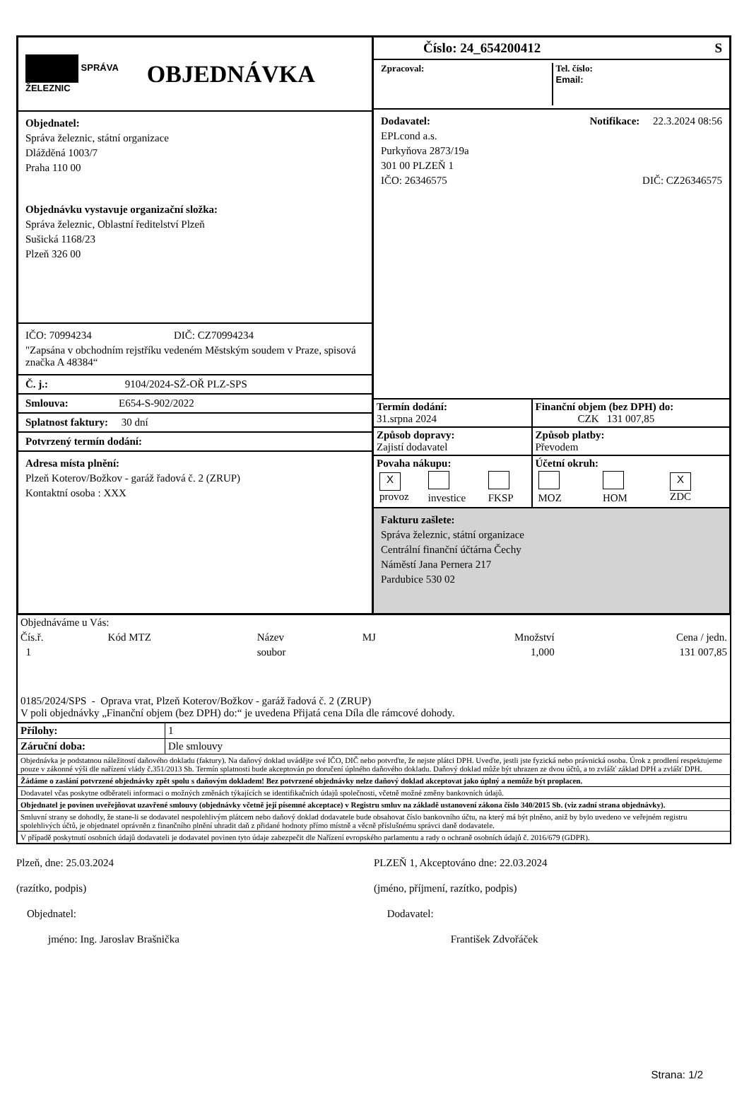SPRÁVA
ŽELEZNIC
OBJEDNÁVKA
Objednatel:
Správa železnic, státní organizace
Dlážděná 1003/7
Praha 110 00
Objednávku vystavuje organizační složka:
Správa železnic, Oblastní ředitelství Plzeň
Sušická 1168/23
Plzeň 326 00
IČO: 70994234 DIČ: CZ70994234
"Zapsána v obchodním rejstříku vedeném Městským soudem v Praze, spisová značka A 48384“
Č. j.: 9104/2024-SŽ-OŘ PLZ-SPS
Smlouva: E654-S-902/2022
Splatnost faktury: 30 dní
Potvrzený termín dodání:
Adresa místa plnění:
Plzeň Koterov/Božkov - garáž řadová č. 2 (ZRUP)
Kontaktní osoba : XXX
Číslo: 24_654200412 S
Zpracoval: Tel. číslo:
Email:
Dodavatel: Notifikace: 22.3.2024 08:56
EPLcond a.s.
Purkyňova 2873/19a
301 00 PLZEŇ 1
IČO: 26346575 DIČ: CZ26346575
| Termín dodání: 31.srpna 2024 | Finanční objem (bez DPH) do: CZK 131 007,85 |
| Způsob dopravy: Zajistí dodavatel | Způsob platby: Převodem |
| Povaha nákupu: / X provoz / investice / FKSP / | Účetní okruh: / MOZ / HOM / X ZDC / |
Fakturu zašlete:
Správa železnic, státní organizace
Centrální finanční účtárna Čechy
Náměstí Jana Pernera 217
Pardubice 530 02
| Objednáváme u Vás: | | | | | |
| Čís.ř. | Kód MTZ | Název | MJ | Množství | Cena / jedn. |
| 1 | | soubor | | 1,000 | 131 007,85 |
0185/2024/SPS - Oprava vrat, Plzeň Koterov/Božkov - garáž řadová č. 2 (ZRUP)
V poli objednávky „Finanční objem (bez DPH) do:“ je uvedena Přijatá cena Díla dle rámcové dohody.
| Přílohy: | 1 |
| Záruční doba: | Dle smlouvy |
Objednávka je podstatnou náležitostí daňového dokladu (faktury). Na daňový doklad uvádějte své IČO, DIČ nebo potvrďte, že nejste plátci DPH. Uveďte, jestli jste fyzická nebo právnická osoba. Úrok z prodlení respektujeme pouze v zákonné výši dle nařízení vlády č.351/2013 Sb. Termín splatnosti bude akceptován po doručení úplného daňového dokladu. Daňový doklad může být uhrazen ze dvou účtů, a to zvlášť základ DPH a zvlášť DPH.
Žádáme o zaslání potvrzené objednávky zpět spolu s daňovým dokladem! Bez potvrzené objednávky nelze daňový doklad akceptovat jako úplný a nemůže být proplacen.
Dodavatel včas poskytne odběrateli informaci o možných změnách týkajících se identifikačních údajů společnosti, včetně možné změny bankovních údajů.
Objednatel je povinen uveřejňovat uzavřené smlouvy (objednávky včetně její písemné akceptace) v Registru smluv na základě ustanovení zákona číslo 340/2015 Sb. (viz zadní strana objednávky).
Smluvní strany se dohodly, že stane-li se dodavatel nespolehlivým plátcem nebo daňový doklad dodavatele bude obsahovat číslo bankovního účtu, na který má být plněno, aniž by bylo uvedeno ve veřejném registru spolehlivých účtů, je objednatel oprávněn z finančního plnění uhradit daň z přidané hodnoty přímo místně a věcně příslušnému správci daně dodavatele.
V případě poskytnutí osobních údajů dodavateli je dodavatel povinen tyto údaje zabezpečit dle Nařízení evropského parlamentu a rady o ochraně osobních údajů č. 2016/679 (GDPR).
Plzeň, dne: 25.03.2024
(razítko, podpis)
Objednatel:
jméno: Ing. Jaroslav Brašnička
PLZEŇ 1, Akceptováno dne: 22.03.2024
(jméno, příjmení, razítko, podpis)
Dodavatel:
František Zdvořáček
Strana: 1/2